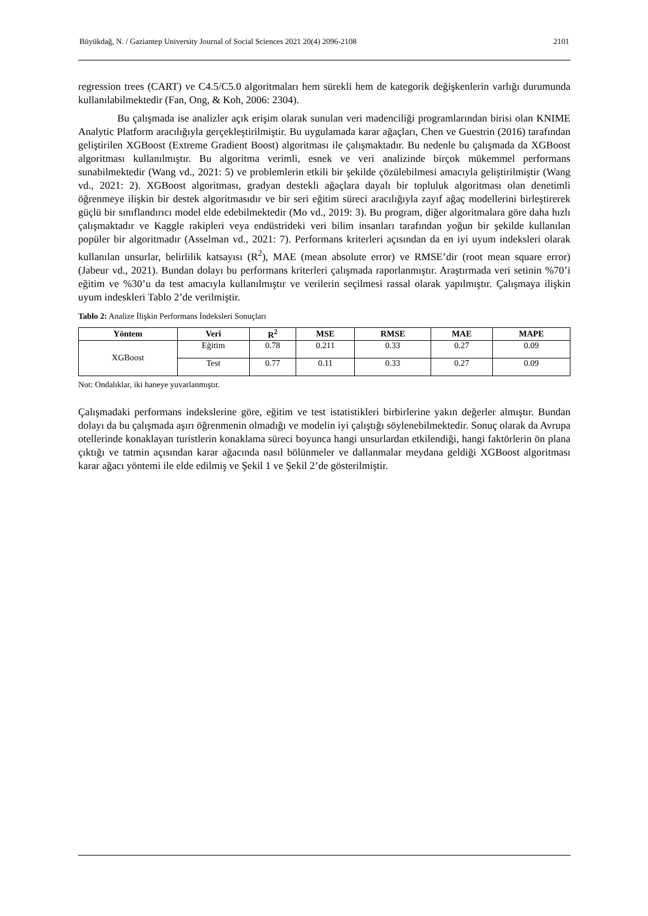Büyükdağ, N. / Gaziantep University Journal of Social Sciences 2021 20(4) 2096-2108 2101
regression trees (CART) ve C4.5/C5.0 algoritmaları hem sürekli hem de kategorik değişkenlerin varlığı durumunda kullanılabilmektedir (Fan, Ong, & Koh, 2006: 2304).
Bu çalışmada ise analizler açık erişim olarak sunulan veri madenciliği programlarından birisi olan KNIME Analytic Platform aracılığıyla gerçekleştirilmiştir. Bu uygulamada karar ağaçları, Chen ve Guestrin (2016) tarafından geliştirilen XGBoost (Extreme Gradient Boost) algoritması ile çalışmaktadır. Bu nedenle bu çalışmada da XGBoost algoritması kullanılmıştır. Bu algoritma verimli, esnek ve veri analizinde birçok mükemmel performans sunabilmektedir (Wang vd., 2021: 5) ve problemlerin etkili bir şekilde çözülebilmesi amacıyla geliştirilmiştir (Wang vd., 2021: 2). XGBoost algoritması, gradyan destekli ağaçlara dayalı bir topluluk algoritması olan denetimli öğrenmeye ilişkin bir destek algoritmasıdır ve bir seri eğitim süreci aracılığıyla zayıf ağaç modellerini birleştirerek güçlü bir sınıflandırıcı model elde edebilmektedir (Mo vd., 2019: 3). Bu program, diğer algoritmalara göre daha hızlı çalışmaktadır ve Kaggle rakipleri veya endüstrideki veri bilim insanları tarafından yoğun bir şekilde kullanılan popüler bir algoritmadır (Asselman vd., 2021: 7). Performans kriterleri açısından da en iyi uyum indeksleri olarak kullanılan unsurlar, belirlilik katsayısı (R<sup>2</sup>), MAE (mean absolute error) ve RMSE’dir (root mean square error) (Jabeur vd., 2021). Bundan dolayı bu performans kriterleri çalışmada raporlanmıştır. Araştırmada veri setinin %70’i eğitim ve %30’u da test amacıyla kullanılmıştır ve verilerin seçilmesi rassal olarak yapılmıştır. Çalışmaya ilişkin uyum indeskleri Tablo 2’de verilmiştir.
Tablo 2: Analize İlişkin Performans İndeksleri Sonuçları
| Yöntem | Veri | R<sup>2</sup> | MSE | RMSE | MAE | MAPE |
| --- | --- | --- | --- | --- | --- | --- |
| XGBoost | Eğitim | 0.78 | 0.211 | 0.33 | 0.27 | 0.09 |
| | Test | 0.77 | 0.11 | 0.33 | 0.27 | 0.09 |
Not: Ondalıklar, iki haneye yuvarlanmıştır.
Çalışmadaki performans indekslerine göre, eğitim ve test istatistikleri birbirlerine yakın değerler almıştır. Bundan dolayı da bu çalışmada aşırı öğrenmenin olmadığı ve modelin iyi çalıştığı söylenebilmektedir. Sonuç olarak da Avrupa otellerinde konaklayan turistlerin konaklama süreci boyunca hangi unsurlardan etkilendiği, hangi faktörlerin ön plana çıktığı ve tatmin açısından karar ağacında nasıl bölünmeler ve dallanmalar meydana geldiği XGBoost algoritması karar ağacı yöntemi ile elde edilmiş ve Şekil 1 ve Şekil 2’de gösterilmiştir.